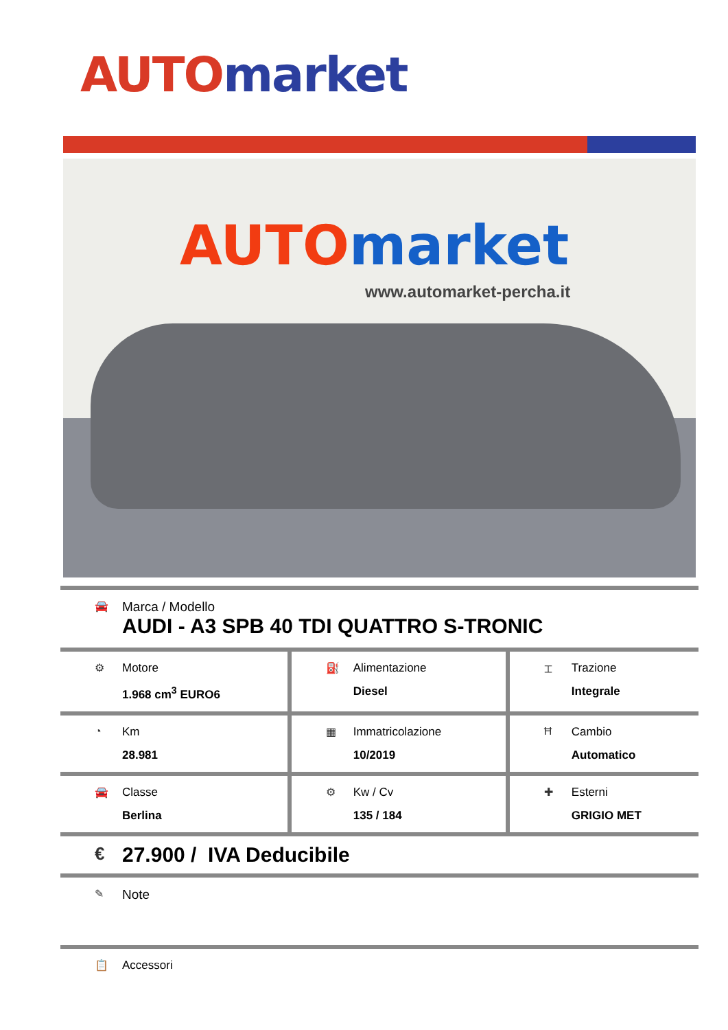AUTO market
AUTO market
www.automarket-percha.it
| 🚘 Marca / Modello AUDI - A3 SPB 40 TDI QUATTRO S-TRONIC | | |
| ⚙ Motore 1.968 cm<sup>3</sup> EURO6 | ⛽ Alimentazione Diesel | ⌶ Trazione Integrale |
| ◔ Km 28.981 | ▦ Immatricolazione 10/2019 | Ħ Cambio Automatico |
| 🚘 Classe Berlina | ⚙ Kw / Cv 135 / 184 | ✚ Esterni GRIGIO MET |
| € 27.900 / IVA Deducibile | | |
| ✎ Note | | |
| 📋 Accessori | | |